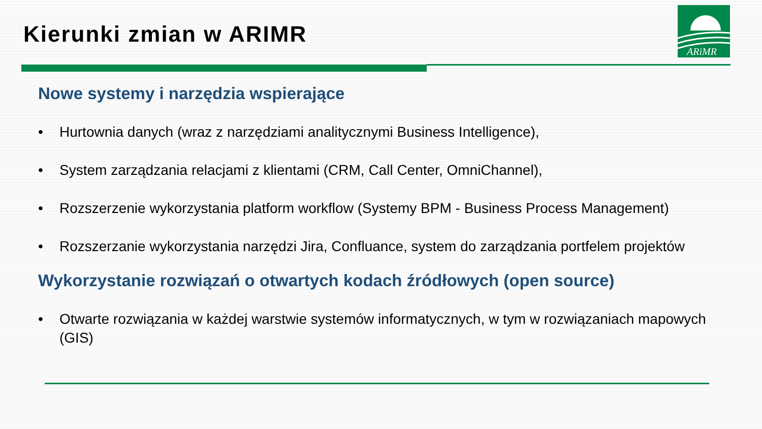Kierunki zmian w ARIMR
ARiMR
Nowe systemy i narzędzia wspierające
• Hurtownia danych (wraz z narzędziami analitycznymi Business Intelligence),
• System zarządzania relacjami z klientami (CRM, Call Center, OmniChannel),
• Rozszerzenie wykorzystania platform workflow (Systemy BPM - Business Process Management)
• Rozszerzanie wykorzystania narzędzi Jira, Confluance, system do zarządzania portfelem projektów
Wykorzystanie rozwiązań o otwartych kodach źródłowych (open source)
• Otwarte rozwiązania w każdej warstwie systemów informatycznych, w tym w rozwiązaniach mapowych (GIS)